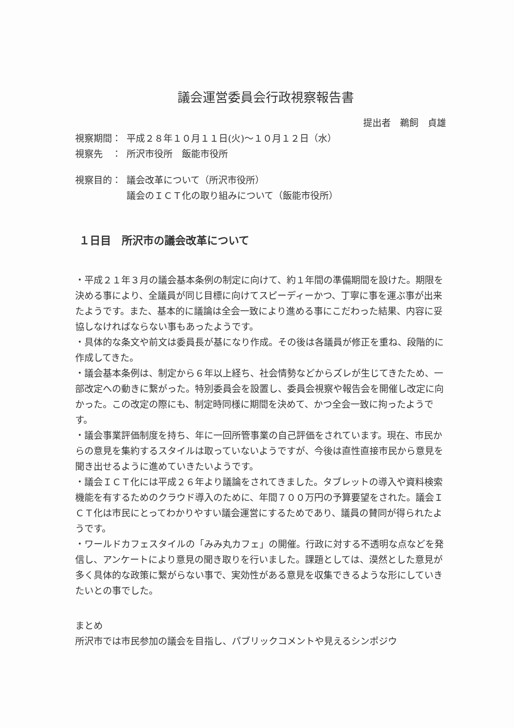議会運営委員会行政視察報告書
提出者　鵜飼　貞雄
視察期間： 平成２８年１０月１１日(火)～１０月１２日（水）
視察先　： 所沢市役所　飯能市役所
視察目的： 議会改革について（所沢市役所）
議会のＩＣＴ化の取り組みについて（飯能市役所）
１日目　所沢市の議会改革について
・平成２１年３月の議会基本条例の制定に向けて、約１年間の準備期間を設けた。期限を決める事により、全議員が同じ目標に向けてスピーディーかつ、丁寧に事を運ぶ事が出来たようです。また、基本的に議論は全会一致により進める事にこだわった結果、内容に妥協しなければならない事もあったようです。
・具体的な条文や前文は委員長が基になり作成。その後は各議員が修正を重ね、段階的に作成してきた。
・議会基本条例は、制定から６年以上経ち、社会情勢などからズレが生じてきたため、一部改定への動きに繋がった。特別委員会を設置し、委員会視察や報告会を開催し改定に向かった。この改定の際にも、制定時同様に期間を決めて、かつ全会一致に拘ったようです。
・議会事業評価制度を持ち、年に一回所管事業の自己評価をされています。現在、市民からの意見を集約するスタイルは取っていないようですが、今後は直性直接市民から意見を聞き出せるように進めていきたいようです。
・議会ＩＣＴ化には平成２６年より議論をされてきました。タブレットの導入や資料検索機能を有するためのクラウド導入のために、年間７００万円の予算要望をされた。議会ＩＣＴ化は市民にとってわかりやすい議会運営にするためであり、議員の賛同が得られたようです。
・ワールドカフェスタイルの「みみ丸カフェ」の開催。行政に対する不透明な点などを発信し、アンケートにより意見の聞き取りを行いました。課題としては、漠然とした意見が多く具体的な政策に繋がらない事で、実効性がある意見を収集できるような形にしていきたいとの事でした。
まとめ
所沢市では市民参加の議会を目指し、パブリックコメントや見えるシンポジウ